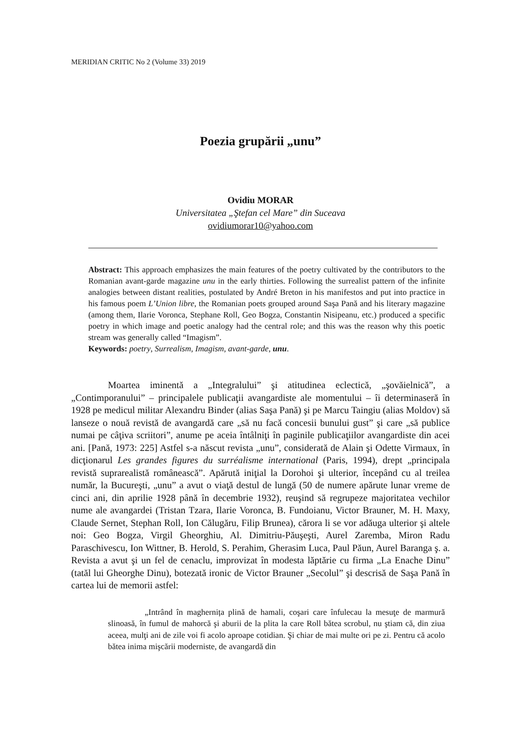MERIDIAN CRITIC No 2 (Volume 33) 2019
Poezia grupării „unu”
Ovidiu MORAR
Universitatea „Ştefan cel Mare” din Suceava
ovidiumorar10@yahoo.com
Abstract: This approach emphasizes the main features of the poetry cultivated by the contributors to the Romanian avant-garde magazine unu in the early thirties. Following the surrealist pattern of the infinite analogies between distant realities, postulated by André Breton in his manifestos and put into practice in his famous poem L’Union libre, the Romanian poets grouped around Saşa Pană and his literary magazine (among them, Ilarie Voronca, Stephane Roll, Geo Bogza, Constantin Nisipeanu, etc.) produced a specific poetry in which image and poetic analogy had the central role; and this was the reason why this poetic stream was generally called “Imagism”.
Keywords: poetry, Surrealism, Imagism, avant-garde, unu.
Moartea iminentă a „Integralului” şi atitudinea eclectică, „şovăielnică”, a „Contimporanului” – principalele publicaţii avangardiste ale momentului – îi determinaseră în 1928 pe medicul militar Alexandru Binder (alias Saşa Pană) şi pe Marcu Taingiu (alias Moldov) să lanseze o nouă revistă de avangardă care „să nu facă concesii bunului gust” şi care „să publice numai pe câţiva scriitori”, anume pe aceia întâlniţi în paginile publicaţiilor avangardiste din acei ani. [Pană, 1973: 225] Astfel s-a născut revista „unu”, considerată de Alain şi Odette Virmaux, în dicţionarul Les grandes figures du surréalisme international (Paris, 1994), drept „principala revistă suprarealistă românească”. Apărută iniţial la Dorohoi şi ulterior, începând cu al treilea număr, la Bucureşti, „unu” a avut o viaţă destul de lungă (50 de numere apărute lunar vreme de cinci ani, din aprilie 1928 până în decembrie 1932), reuşind să regrupeze majoritatea vechilor nume ale avangardei (Tristan Tzara, Ilarie Voronca, B. Fundoianu, Victor Brauner, M. H. Maxy, Claude Sernet, Stephan Roll, Ion Călugăru, Filip Brunea), cărora li se vor adăuga ulterior şi altele noi: Geo Bogza, Virgil Gheorghiu, Al. Dimitriu-Păuşeşti, Aurel Zaremba, Miron Radu Paraschivescu, Ion Wittner, B. Herold, S. Perahim, Gherasim Luca, Paul Păun, Aurel Baranga ş. a. Revista a avut şi un fel de cenaclu, improvizat în modesta lăptărie cu firma „La Enache Dinu” (tatăl lui Gheorghe Dinu), botezată ironic de Victor Brauner „Secolul” şi descrisă de Saşa Pană în cartea lui de memorii astfel:
„Intrând în maghernița plină de hamali, coşari care înfulecau la mesuţe de marmură slinoasă, în fumul de mahorcă şi aburii de la plita la care Roll bătea scrobul, nu ştiam că, din ziua aceea, mulţi ani de zile voi fi acolo aproape cotidian. Şi chiar de mai multe ori pe zi. Pentru că acolo bătea inima mişcării moderniste, de avangardă din